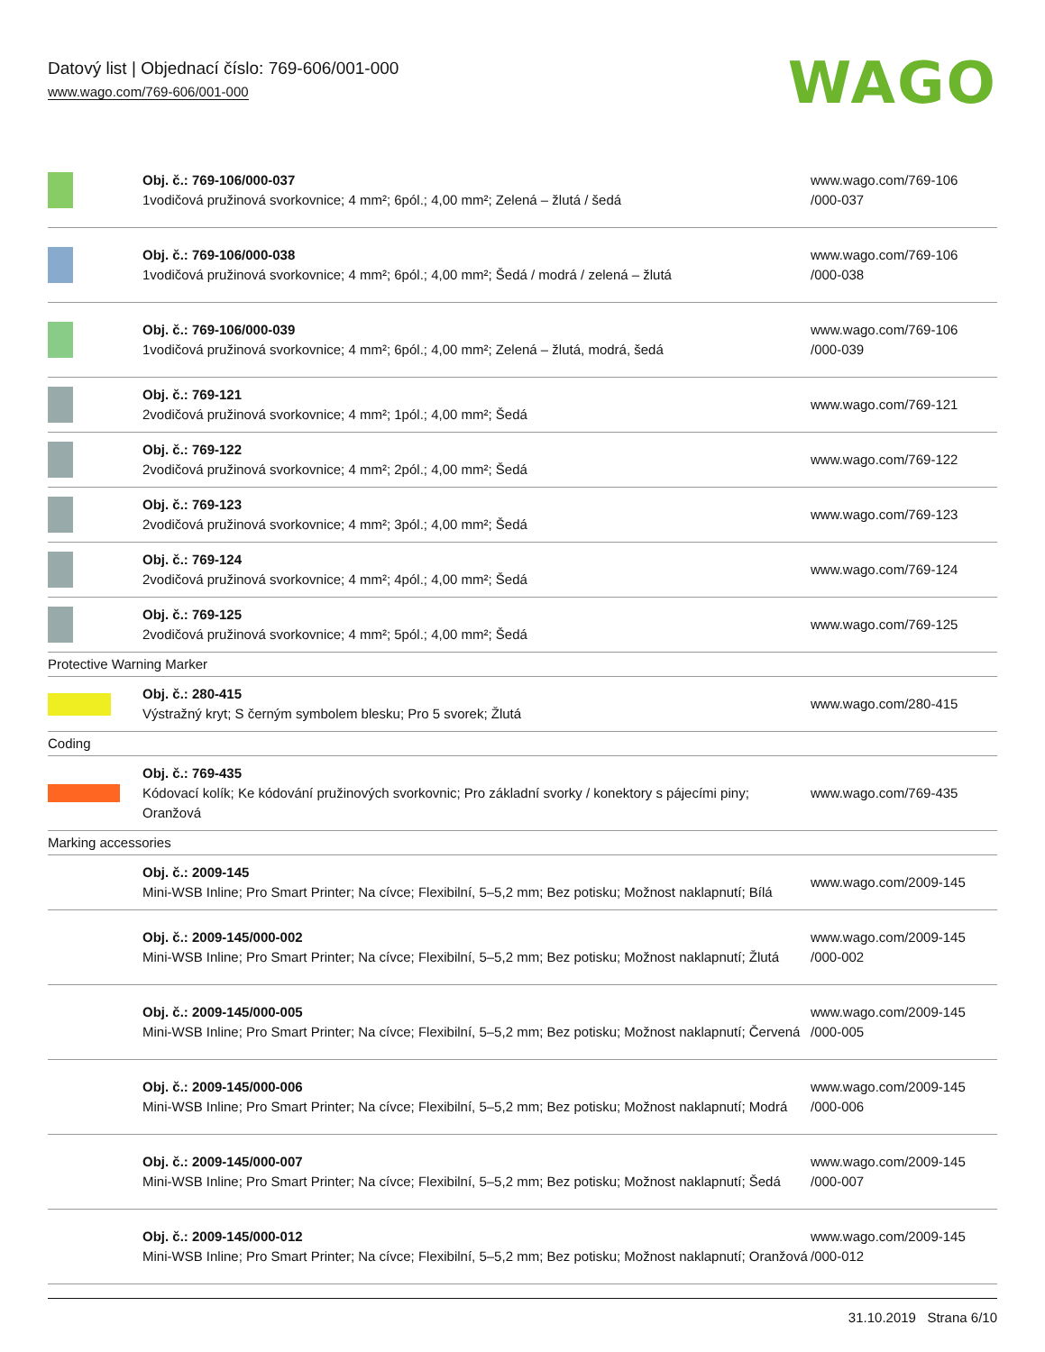Datový list | Objednací číslo: 769-606/001-000
www.wago.com/769-606/001-000
WAGO
| | Obj. č.: 769-106/000-037 1vodičová pružinová svorkovnice; 4 mm²; 6pól.; 4,00 mm²; Zelená – žlutá / šedá | www.wago.com/769-106 /000-037 |
| | Obj. č.: 769-106/000-038 1vodičová pružinová svorkovnice; 4 mm²; 6pól.; 4,00 mm²; Šedá / modrá / zelená – žlutá | www.wago.com/769-106 /000-038 |
| | Obj. č.: 769-106/000-039 1vodičová pružinová svorkovnice; 4 mm²; 6pól.; 4,00 mm²; Zelená – žlutá, modrá, šedá | www.wago.com/769-106 /000-039 |
| | Obj. č.: 769-121 2vodičová pružinová svorkovnice; 4 mm²; 1pól.; 4,00 mm²; Šedá | www.wago.com/769-121 |
| | Obj. č.: 769-122 2vodičová pružinová svorkovnice; 4 mm²; 2pól.; 4,00 mm²; Šedá | www.wago.com/769-122 |
| | Obj. č.: 769-123 2vodičová pružinová svorkovnice; 4 mm²; 3pól.; 4,00 mm²; Šedá | www.wago.com/769-123 |
| | Obj. č.: 769-124 2vodičová pružinová svorkovnice; 4 mm²; 4pól.; 4,00 mm²; Šedá | www.wago.com/769-124 |
| | Obj. č.: 769-125 2vodičová pružinová svorkovnice; 4 mm²; 5pól.; 4,00 mm²; Šedá | www.wago.com/769-125 |
| Protective Warning Marker | | |
| | Obj. č.: 280-415 Výstražný kryt; S černým symbolem blesku; Pro 5 svorek; Žlutá | www.wago.com/280-415 |
| Coding | | |
| | Obj. č.: 769-435 Kódovací kolík; Ke kódování pružinových svorkovnic; Pro základní svorky / konektory s pájecími piny; Oranžová | www.wago.com/769-435 |
| Marking accessories | | |
| | Obj. č.: 2009-145 Mini-WSB Inline; Pro Smart Printer; Na cívce; Flexibilní, 5–5,2 mm; Bez potisku; Možnost naklapnutí; Bílá | www.wago.com/2009-145 |
| | Obj. č.: 2009-145/000-002 Mini-WSB Inline; Pro Smart Printer; Na cívce; Flexibilní, 5–5,2 mm; Bez potisku; Možnost naklapnutí; Žlutá | www.wago.com/2009-145 /000-002 |
| | Obj. č.: 2009-145/000-005 Mini-WSB Inline; Pro Smart Printer; Na cívce; Flexibilní, 5–5,2 mm; Bez potisku; Možnost naklapnutí; Červená | www.wago.com/2009-145 /000-005 |
| | Obj. č.: 2009-145/000-006 Mini-WSB Inline; Pro Smart Printer; Na cívce; Flexibilní, 5–5,2 mm; Bez potisku; Možnost naklapnutí; Modrá | www.wago.com/2009-145 /000-006 |
| | Obj. č.: 2009-145/000-007 Mini-WSB Inline; Pro Smart Printer; Na cívce; Flexibilní, 5–5,2 mm; Bez potisku; Možnost naklapnutí; Šedá | www.wago.com/2009-145 /000-007 |
| | Obj. č.: 2009-145/000-012 Mini-WSB Inline; Pro Smart Printer; Na cívce; Flexibilní, 5–5,2 mm; Bez potisku; Možnost naklapnutí; Oranžová | www.wago.com/2009-145 /000-012 |
31.10.2019 Strana 6/10